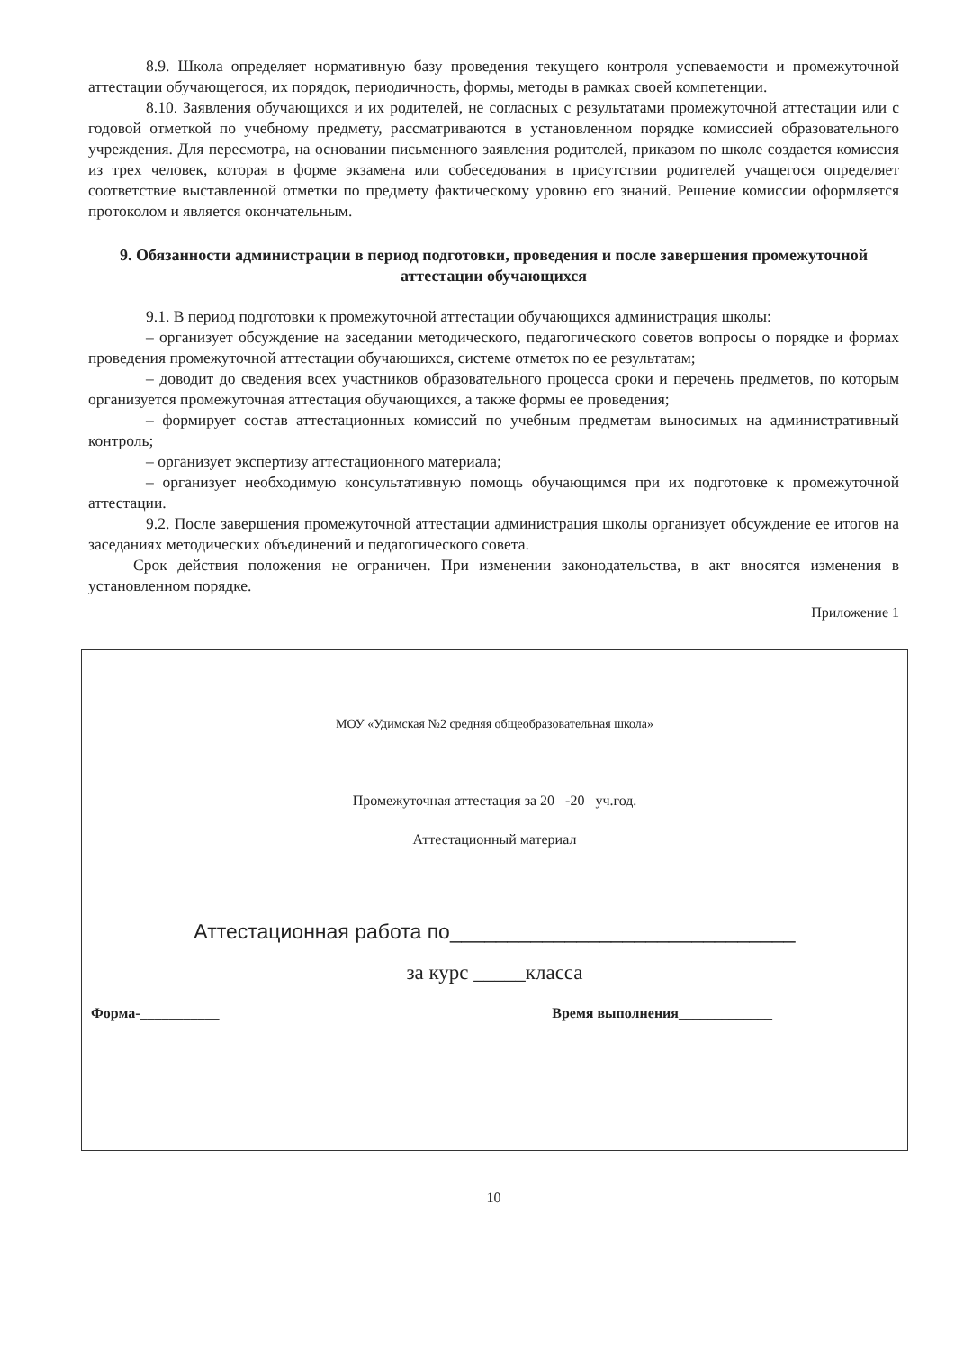8.9. Школа определяет нормативную базу проведения текущего контроля успеваемости и промежуточной аттестации обучающегося, их порядок, периодичность, формы, методы в рамках своей компетенции.
8.10. Заявления обучающихся и их родителей, не согласных с результатами промежуточной аттестации или с годовой отметкой по учебному предмету, рассматриваются в установленном порядке комиссией образовательного учреждения. Для пересмотра, на основании письменного заявления родителей, приказом по школе создается комиссия из трех человек, которая в форме экзамена или собеседования в присутствии родителей учащегося определяет соответствие выставленной отметки по предмету фактическому уровню его знаний. Решение комиссии оформляется протоколом и является окончательным.
9. Обязанности администрации в период подготовки, проведения и после завершения промежуточной аттестации обучающихся
9.1. В период подготовки к промежуточной аттестации обучающихся администрация школы:
– организует обсуждение на заседании методического, педагогического советов вопросы о порядке и формах проведения промежуточной аттестации обучающихся, системе отметок по ее результатам;
– доводит до сведения всех участников образовательного процесса сроки и перечень предметов, по которым организуется промежуточная аттестация обучающихся, а также формы ее проведения;
– формирует состав аттестационных комиссий по учебным предметам выносимых на административный контроль;
– организует экспертизу аттестационного материала;
– организует необходимую консультативную помощь обучающимся при их подготовке к промежуточной аттестации.
9.2. После завершения промежуточной аттестации администрация школы организует обсуждение ее итогов на заседаниях методических объединений и педагогического совета.
Срок действия положения не ограничен. При изменении законодательства, в акт вносятся изменения в установленном порядке.
Приложение 1
МОУ «Удимская №2 средняя общеобразовательная школа»
Промежуточная аттестация за 20 -20 уч.год.
Аттестационный материал
Аттестационная работа по______________________________
за курс _____класса
Форма-___________ Время выполнения_____________
10